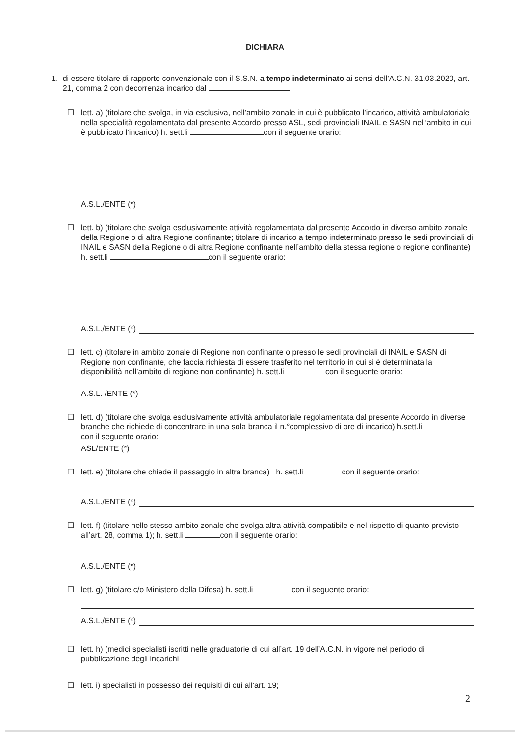DICHIARA
1. di essere titolare di rapporto convenzionale con il S.S.N. a tempo indeterminato ai sensi dell’A.C.N. 31.03.2020, art. 21, comma 2 con decorrenza incarico dal
☐ lett. a) (titolare che svolga, in via esclusiva, nell’ambito zonale in cui è pubblicato l’incarico, attività ambulatoriale nella specialità regolamentata dal presente Accordo presso ASL, sedi provinciali INAIL e SASN nell’ambito in cui è pubblicato l’incarico) h. sett.li con il seguente orario:
A.S.L./ENTE (*)
☐ lett. b) (titolare che svolga esclusivamente attività regolamentata dal presente Accordo in diverso ambito zonale della Regione o di altra Regione confinante; titolare di incarico a tempo indeterminato presso le sedi provinciali di INAIL e SASN della Regione o di altra Regione confinante nell’ambito della stessa regione o regione confinante) h. sett.li con il seguente orario:
A.S.L./ENTE (*)
☐ lett. c) (titolare in ambito zonale di Regione non confinante o presso le sedi provinciali di INAIL e SASN di Regione non confinante, che faccia richiesta di essere trasferito nel territorio in cui si è determinata la disponibilità nell’ambito di regione non confinante) h. sett.li con il seguente orario:
A.S.L. /ENTE (*)
☐ lett. d) (titolare che svolga esclusivamente attività ambulatoriale regolamentata dal presente Accordo in diverse branche che richiede di concentrare in una sola branca il n.°complessivo di ore di incarico) h.sett.li con il seguente orario:
ASL/ENTE (*)
☐ lett. e) (titolare che chiede il passaggio in altra branca) h. sett.li con il seguente orario:
A.S.L./ENTE (*)
☐ lett. f) (titolare nello stesso ambito zonale che svolga altra attività compatibile e nel rispetto di quanto previsto all’art. 28, comma 1); h. sett.li con il seguente orario:
A.S.L./ENTE (*)
☐ lett. g) (titolare c/o Ministero della Difesa) h. sett.li con il seguente orario:
A.S.L./ENTE (*)
☐ lett. h) (medici specialisti iscritti nelle graduatorie di cui all’art. 19 dell’A.C.N. in vigore nel periodo di pubblicazione degli incarichi
☐ lett. i) specialisti in possesso dei requisiti di cui all’art. 19;
2